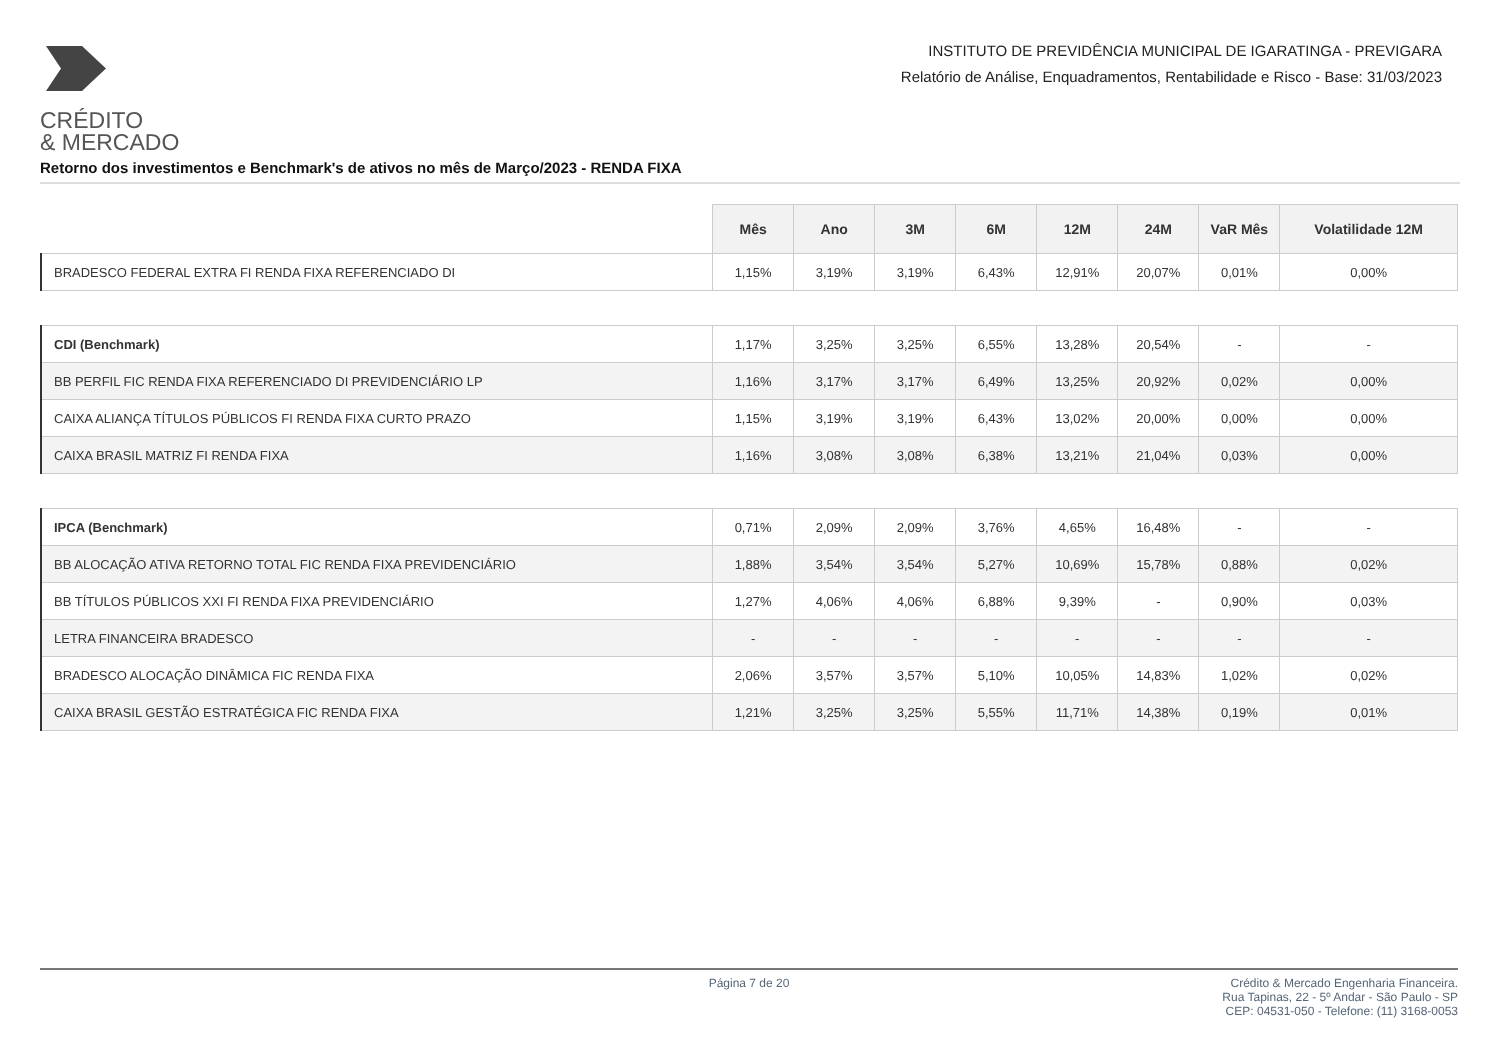CRÉDITO
& MERCADO
INSTITUTO DE PREVIDÊNCIA MUNICIPAL DE IGARATINGA - PREVIGARA
Relatório de Análise, Enquadramentos, Rentabilidade e Risco - Base: 31/03/2023
Retorno dos investimentos e Benchmark's de ativos no mês de Março/2023 - RENDA FIXA
| | Mês | Ano | 3M | 6M | 12M | 24M | VaR Mês | Volatilidade 12M |
| --- | --- | --- | --- | --- | --- | --- | --- | --- |
| BRADESCO FEDERAL EXTRA FI RENDA FIXA REFERENCIADO DI | 1,15% | 3,19% | 3,19% | 6,43% | 12,91% | 20,07% | 0,01% | 0,00% |
| CDI (Benchmark) | 1,17% | 3,25% | 3,25% | 6,55% | 13,28% | 20,54% | - | - |
| BB PERFIL FIC RENDA FIXA REFERENCIADO DI PREVIDENCIÁRIO LP | 1,16% | 3,17% | 3,17% | 6,49% | 13,25% | 20,92% | 0,02% | 0,00% |
| CAIXA ALIANÇA TÍTULOS PÚBLICOS FI RENDA FIXA CURTO PRAZO | 1,15% | 3,19% | 3,19% | 6,43% | 13,02% | 20,00% | 0,00% | 0,00% |
| CAIXA BRASIL MATRIZ FI RENDA FIXA | 1,16% | 3,08% | 3,08% | 6,38% | 13,21% | 21,04% | 0,03% | 0,00% |
| IPCA (Benchmark) | 0,71% | 2,09% | 2,09% | 3,76% | 4,65% | 16,48% | - | - |
| BB ALOCAÇÃO ATIVA RETORNO TOTAL FIC RENDA FIXA PREVIDENCIÁRIO | 1,88% | 3,54% | 3,54% | 5,27% | 10,69% | 15,78% | 0,88% | 0,02% |
| BB TÍTULOS PÚBLICOS XXI FI RENDA FIXA PREVIDENCIÁRIO | 1,27% | 4,06% | 4,06% | 6,88% | 9,39% | - | 0,90% | 0,03% |
| LETRA FINANCEIRA BRADESCO | - | - | - | - | - | - | - | - |
| BRADESCO ALOCAÇÃO DINÂMICA FIC RENDA FIXA | 2,06% | 3,57% | 3,57% | 5,10% | 10,05% | 14,83% | 1,02% | 0,02% |
| CAIXA BRASIL GESTÃO ESTRATÉGICA FIC RENDA FIXA | 1,21% | 3,25% | 3,25% | 5,55% | 11,71% | 14,38% | 0,19% | 0,01% |
Página 7 de 20 Crédito & Mercado Engenharia Financeira.
Rua Tapinas, 22 - 5º Andar - São Paulo - SP
CEP: 04531-050 - Telefone: (11) 3168-0053